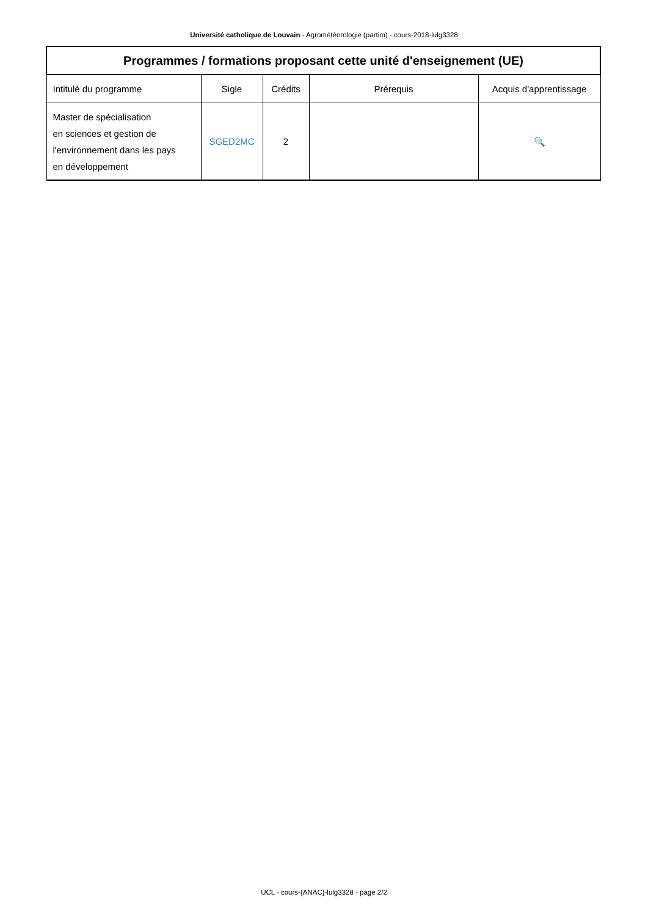Université catholique de Louvain - Agrométéorologie (partim) - cours-2018-lulg3328
| Programmes / formations proposant cette unité d'enseignement (UE) | | | | |
| --- | --- | --- | --- | --- |
| Intitulé du programme | Sigle | Crédits | Prérequis | Acquis d'apprentissage |
| Master de spécialisation en sciences et gestion de l'environnement dans les pays en développement | SGED2MC | 2 | | 🔍 |
UCL - cours-{ANAC}-lulg3328 - page 2/2